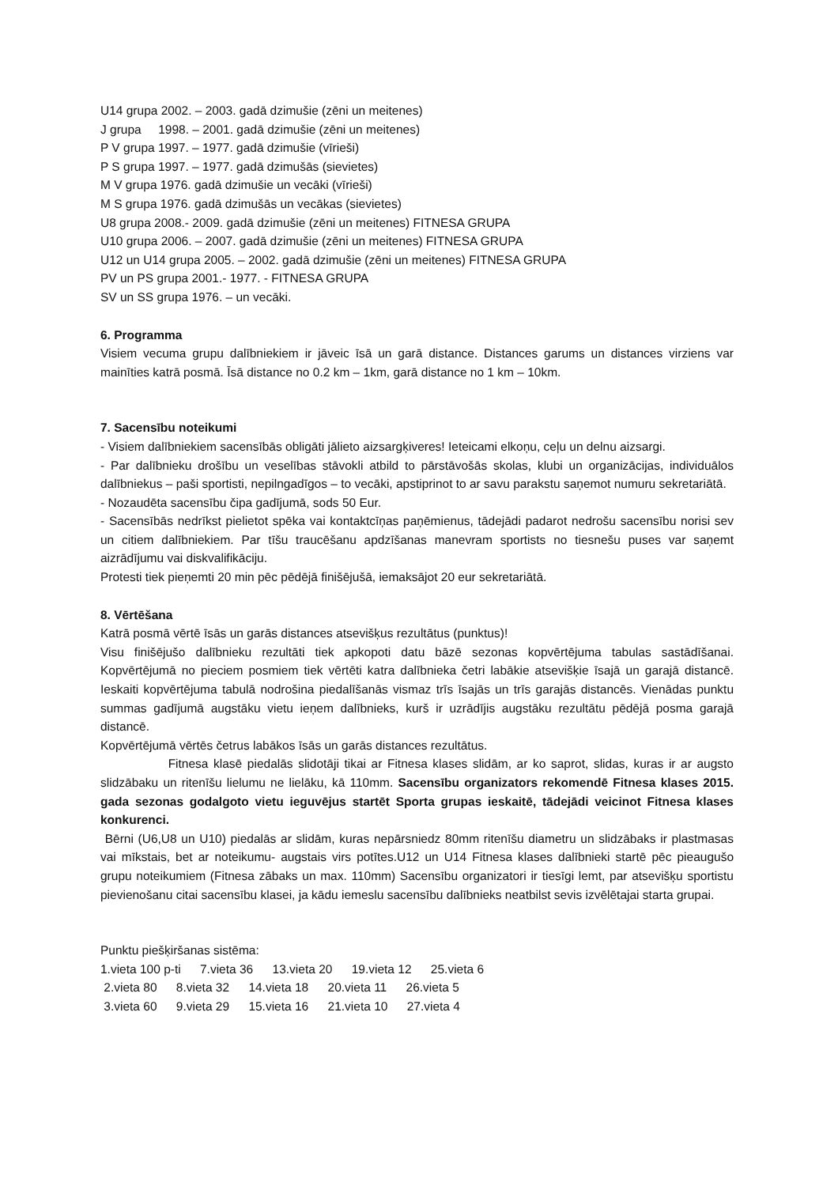U14 grupa 2002. – 2003. gadā dzimušie (zēni un meitenes)
J grupa 1998. – 2001. gadā dzimušie (zēni un meitenes)
P V grupa 1997. – 1977. gadā dzimušie (vīrieši)
P S grupa 1997. – 1977. gadā dzimušās (sievietes)
M V grupa 1976. gadā dzimušie un vecāki (vīrieši)
M S grupa 1976. gadā dzimušās un vecākas (sievietes)
U8 grupa 2008.- 2009. gadā dzimušie (zēni un meitenes) FITNESA GRUPA
U10 grupa 2006. – 2007. gadā dzimušie (zēni un meitenes) FITNESA GRUPA
U12 un U14 grupa 2005. – 2002. gadā dzimušie (zēni un meitenes) FITNESA GRUPA
PV un PS grupa 2001.- 1977. - FITNESA GRUPA
SV un SS grupa 1976. – un vecāki.
6. Programma
Visiem vecuma grupu dalībniekiem ir jāveic īsā un garā distance. Distances garums un distances virziens var mainīties katrā posmā. Īsā distance no 0.2 km – 1km, garā distance no 1 km – 10km.
7. Sacensību noteikumi
- Visiem dalībniekiem sacensībās obligāti jālieto aizsargķiveres! Ieteicami elkoņu, ceļu un delnu aizsargi.
- Par dalībnieku drošību un veselības stāvokli atbild to pārstāvošās skolas, klubi un organizācijas, individuālos dalībniekus – paši sportisti, nepilngadīgos – to vecāki, apstiprinot to ar savu parakstu saņemot numuru sekretariātā.
- Nozaudēta sacensību čipa gadījumā, sods 50 Eur.
- Sacensībās nedrīkst pielietot spēka vai kontaktcīņas paņēmienus, tādejādi padarot nedrošu sacensību norisi sev un citiem dalībniekiem. Par tīšu traucēšanu apdzīšanas manevram sportists no tiesnešu puses var saņemt aizrādījumu vai diskvalifikāciju.
Protesti tiek pieņemti 20 min pēc pēdējā finišējušā, iemaksājot 20 eur sekretariātā.
8. Vērtēšana
Katrā posmā vērtē īsās un garās distances atsevišķus rezultātus (punktus)!
Visu finišējušo dalībnieku rezultāti tiek apkopoti datu bāzē sezonas kopvērtējuma tabulas sastādīšanai. Kopvērtējumā no pieciem posmiem tiek vērtēti katra dalībnieka četri labākie atsevišķie īsajā un garajā distancē. Ieskaiti kopvērtējuma tabulā nodrošina piedalīšanās vismaz trīs īsajās un trīs garajās distancēs. Vienādas punktu summas gadījumā augstāku vietu ieņem dalībnieks, kurš ir uzrādījis augstāku rezultātu pēdējā posma garajā distancē.
Kopvērtējumā vērtēs četrus labākos īsās un garās distances rezultātus.
Fitnesa klasē piedalās slidotāji tikai ar Fitnesa klases slidām, ar ko saprot, slidas, kuras ir ar augsto slidzābaku un ritenīšu lielumu ne lielāku, kā 110mm. Sacensību organizators rekomendē Fitnesa klases 2015. gada sezonas godalgoto vietu ieguvējus startēt Sporta grupas ieskaitē, tādejādi veicinot Fitnesa klases konkurenci.
Bērni (U6,U8 un U10) piedalās ar slidām, kuras nepārsniedz 80mm ritenīšu diametru un slidzābaks ir plastmasas vai mīkstais, bet ar noteikumu- augstais virs potītes.U12 un U14 Fitnesa klases dalībnieki startē pēc pieaugušo grupu noteikumiem (Fitnesa zābaks un max. 110mm) Sacensību organizatori ir tiesīgi lemt, par atsevišķu sportistu pievienošanu citai sacensību klasei, ja kādu iemeslu sacensību dalībnieks neatbilst sevis izvēlētajai starta grupai.
Punktu piešķiršanas sistēma:
1.vieta 100 p-ti 7.vieta 36 13.vieta 20 19.vieta 12 25.vieta 6
2.vieta 80 8.vieta 32 14.vieta 18 20.vieta 11 26.vieta 5
3.vieta 60 9.vieta 29 15.vieta 16 21.vieta 10 27.vieta 4